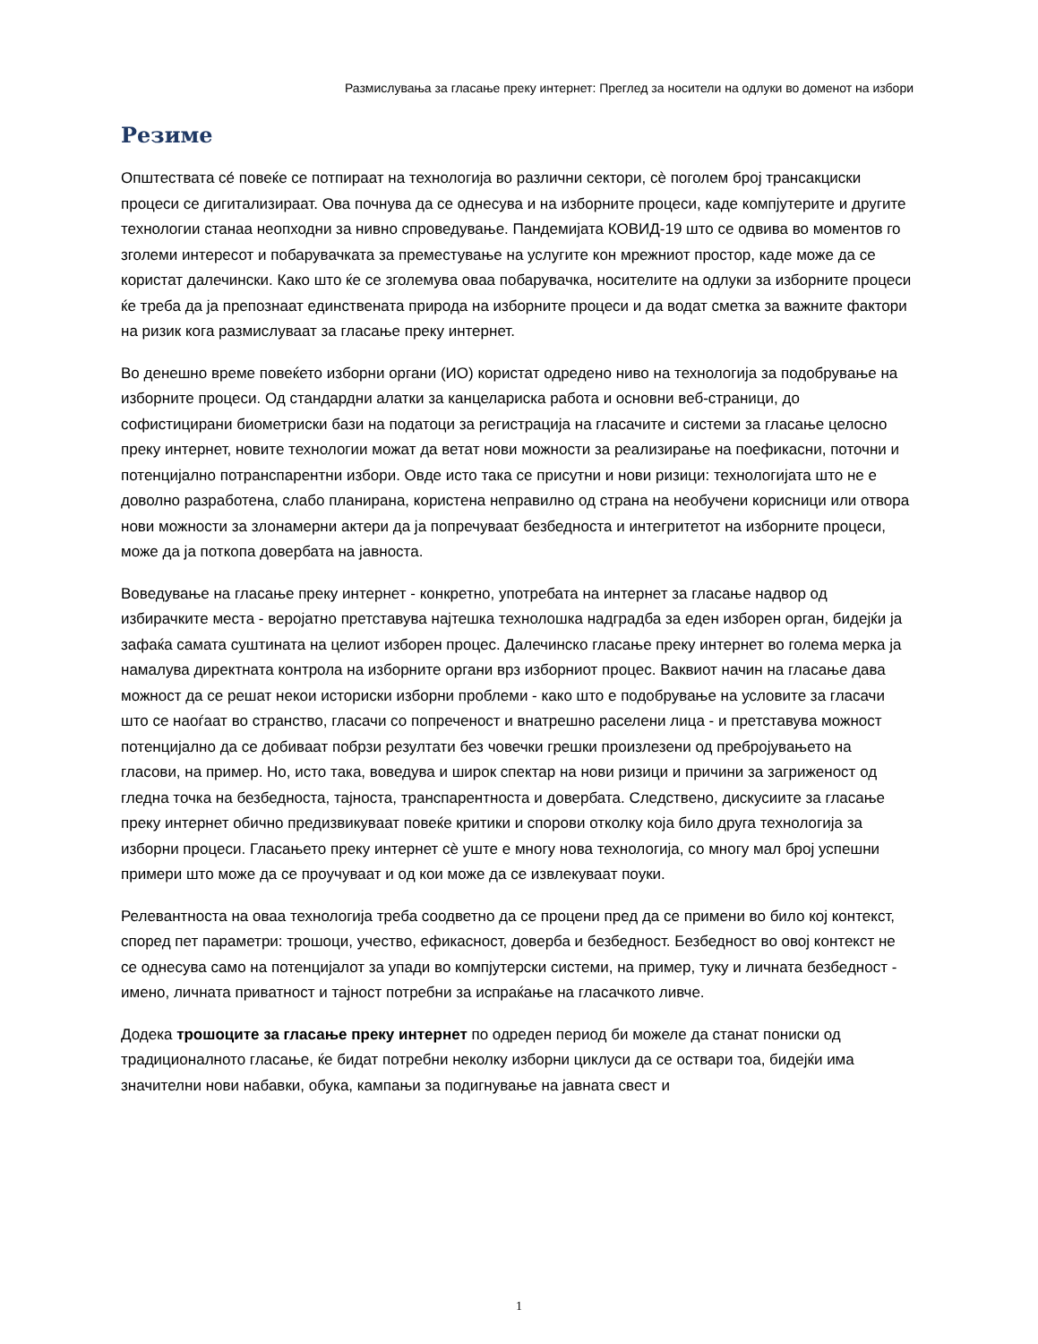Размислувања за гласање преку интернет: Преглед за носители на одлуки во доменот на избори
Резиме
Општествата се́ повеќе се потпираат на технологија во различни сектори, сѐ поголем број трансакциски процеси се дигитализираат. Ова почнува да се однесува и на изборните процеси, каде компјутерите и другите технологии станаа неопходни за нивно спроведување. Пандемијата КОВИД-19 што се одвива во моментов го зголеми интересот и побарувачката за преместување на услугите кон мрежниот простор, каде може да се користат далечински. Како што ќе се зголемува оваа побарувачка, носителите на одлуки за изборните процеси ќе треба да ја препознаат единствената природа на изборните процеси и да водат сметка за важните фактори на ризик кога размислуваат за гласање преку интернет.
Во денешно време повеќето изборни органи (ИО) користат одредено ниво на технологија за подобрување на изборните процеси. Од стандардни алатки за канцелариска работа и основни веб-страници, до софистицирани биометриски бази на податоци за регистрација на гласачите и системи за гласање целосно преку интернет, новите технологии можат да ветат нови можности за реализирање на поефикасни, поточни и потенцијално потранспарентни избори. Овде исто така се присутни и нови ризици: технологијата што не е доволно разработена, слабо планирана, користена неправилно од страна на необучени корисници или отвора нови можности за злонамерни актери да ја попречуваат безбедноста и интегритетот на изборните процеси, може да ја поткопа довербата на јавноста.
Воведување на гласање преку интернет - конкретно, употребата на интернет за гласање надвор од избирачките места - веројатно претставува најтешка технолошка надградба за еден изборен орган, бидејќи ја зафаќа самата суштината на целиот изборен процес. Далечинско гласање преку интернет во голема мерка ја намалува директната контрола на изборните органи врз изборниот процес. Ваквиот начин на гласање дава можност да се решат некои историски изборни проблеми - како што е подобрување на условите за гласачи што се наоѓаат во странство, гласачи со попреченост и внатрешно раселени лица - и претставува можност потенцијално да се добиваат побрзи резултати без човечки грешки произлезени од пребројувањето на гласови, на пример. Но, исто така, воведува и широк спектар на нови ризици и причини за загриженост од гледна точка на безбедноста, тајноста, транспарентноста и довербата. Следствено, дискусиите за гласање преку интернет обично предизвикуваат повеќе критики и спорови отколку која било друга технологија за изборни процеси. Гласањето преку интернет сѐ уште е многу нова технологија, со многу мал број успешни примери што може да се проучуваат и од кои може да се извлекуваат поуки.
Релевантноста на оваа технологија треба соодветно да се процени пред да се примени во било кој контекст, според пет параметри: трошоци, учество, ефикасност, доверба и безбедност. Безбедност во овој контекст не се однесува само на потенцијалот за упади во компјутерски системи, на пример, туку и личната безбедност - имено, личната приватност и тајност потребни за испраќање на гласачкото ливче.
Додека трошоците за гласање преку интернет по одреден период би можеле да станат пониски од традиционалното гласање, ќе бидат потребни неколку изборни циклуси да се оствари тоа, бидејќи има значителни нови набавки, обука, кампањи за подигнување на јавната свест и
1